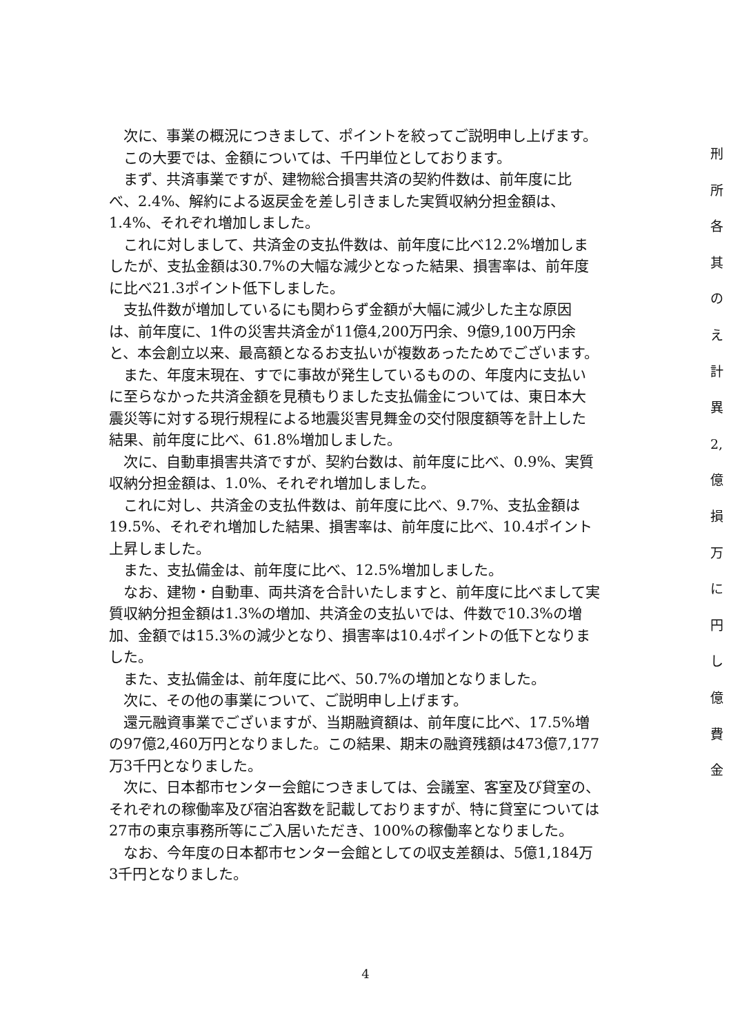次に、事業の概況につきまして、ポイントを絞ってご説明申し上げます。
この大要では、金額については、千円単位としております。
まず、共済事業ですが、建物総合損害共済の契約件数は、前年度に比べ、2.4%、解約による返戻金を差し引きました実質収納分担金額は、1.4%、それぞれ増加しました。
これに対しまして、共済金の支払件数は、前年度に比べ12.2%増加しましたが、支払金額は30.7%の大幅な減少となった結果、損害率は、前年度に比べ21.3ポイント低下しました。
支払件数が増加しているにも関わらず金額が大幅に減少した主な原因は、前年度に、1件の災害共済金が11億4,200万円余、9億9,100万円余と、本会創立以来、最高額となるお支払いが複数あったためでございます。
また、年度末現在、すでに事故が発生しているものの、年度内に支払いに至らなかった共済金額を見積もりました支払備金については、東日本大震災等に対する現行規程による地震災害見舞金の交付限度額等を計上した結果、前年度に比べ、61.8%増加しました。
次に、自動車損害共済ですが、契約台数は、前年度に比べ、0.9%、実質収納分担金額は、1.0%、それぞれ増加しました。
これに対し、共済金の支払件数は、前年度に比べ、9.7%、支払金額は19.5%、それぞれ増加した結果、損害率は、前年度に比べ、10.4ポイント上昇しました。
また、支払備金は、前年度に比べ、12.5%増加しました。
なお、建物・自動車、両共済を合計いたしますと、前年度に比べまして実質収納分担金額は1.3%の増加、共済金の支払いでは、件数で10.3%の増加、金額では15.3%の減少となり、損害率は10.4ポイントの低下となりました。
また、支払備金は、前年度に比べ、50.7%の増加となりました。
次に、その他の事業について、ご説明申し上げます。
還元融資事業でございますが、当期融資額は、前年度に比べ、17.5%増の97億2,460万円となりました。この結果、期末の融資残額は473億7,177万3千円となりました。
次に、日本都市センター会館につきましては、会議室、客室及び貸室の、それぞれの稼働率及び宿泊客数を記載しておりますが、特に貸室については27市の東京事務所等にご入居いただき、100%の稼働率となりました。
なお、今年度の日本都市センター会館としての収支差額は、5億1,184万3千円となりました。
刑
所
各
其
の
え
計
異
2,
億
損
万
に
円
し
億
費
金
4